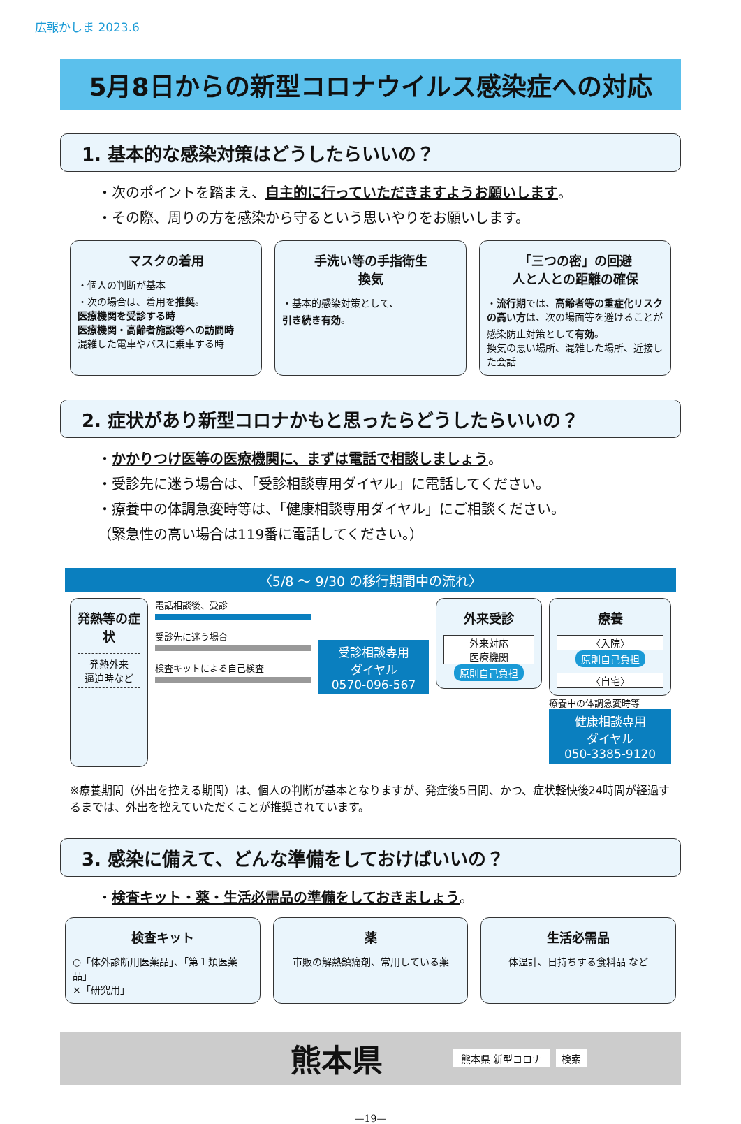広報かしま 2023.6
5月8日からの新型コロナウイルス感染症への対応
1. 基本的な感染対策はどうしたらいいの？
・次のポイントを踏まえ、自主的に行っていただきますようお願いします。
・その際、周りの方を感染から守るという思いやりをお願いします。
マスクの着用
・個人の判断が基本
・次の場合は、着用を推奨。
医療機関を受診する時
医療機関・高齢者施設等への訪問時
混雑した電車やバスに乗車する時
手洗い等の手指衛生
換気
・基本的感染対策として、
引き続き有効。
「三つの密」の回避
人と人との距離の確保
・流行期では、高齢者等の重症化リスクの高い方は、次の場面等を避けることが感染防止対策として有効。
換気の悪い場所、混雑した場所、近接した会話
2. 症状があり新型コロナかもと思ったらどうしたらいいの？
・かかりつけ医等の医療機関に、まずは電話で相談しましょう。
・受診先に迷う場合は、「受診相談専用ダイヤル」に電話してください。
・療養中の体調急変時等は、「健康相談専用ダイヤル」にご相談ください。
（緊急性の高い場合は119番に電話してください。）
〈5/8 ～ 9/30 の移行期間中の流れ〉
発熱等の症状
発熱外来
逼迫時など
電話相談後、受診
受診先に迷う場合
検査キットによる自己検査
受診相談専用
ダイヤル
0570-096-567
外来受診
外来対応
医療機関
原則自己負担
療養
〈入院〉
原則自己負担
〈自宅〉
療養中の体調急変時等
健康相談専用
ダイヤル
050-3385-9120
※療養期間（外出を控える期間）は、個人の判断が基本となりますが、発症後5日間、かつ、症状軽快後24時間が経過するまでは、外出を控えていただくことが推奨されています。
3. 感染に備えて、どんな準備をしておけばいいの？
・検査キット・薬・生活必需品の準備をしておきましょう。
検査キット
○「体外診断用医薬品」、「第１類医薬品」
×「研究用」
薬
市販の解熱鎮痛剤、常用している薬
生活必需品
体温計、日持ちする食料品 など
熊本県 熊本県 新型コロナ 検索
—19—